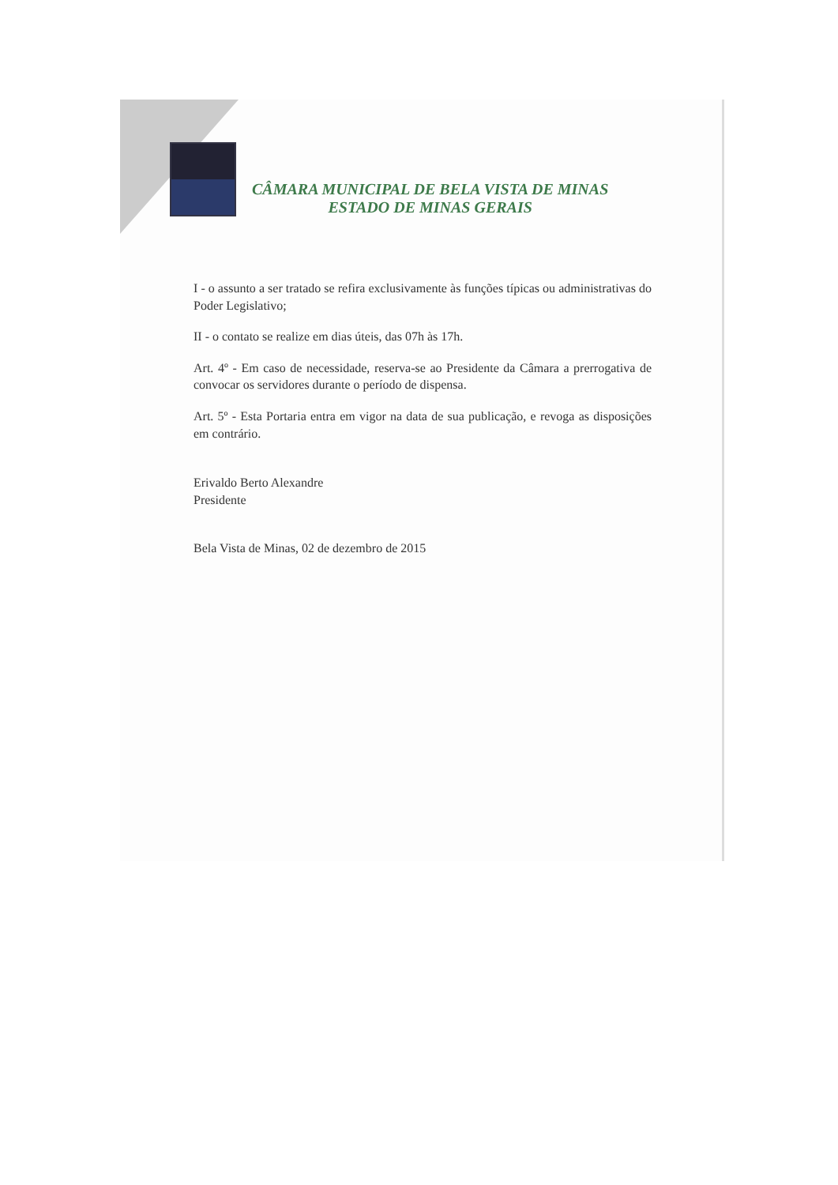CÂMARA MUNICIPAL DE BELA VISTA DE MINAS
ESTADO DE MINAS GERAIS
I - o assunto a ser tratado se refira exclusivamente às funções típicas ou administrativas do Poder Legislativo;
II - o contato se realize em dias úteis, das 07h às 17h.
Art. 4º - Em caso de necessidade, reserva-se ao Presidente da Câmara a prerrogativa de convocar os servidores durante o período de dispensa.
Art. 5º - Esta Portaria entra em vigor na data de sua publicação, e revoga as disposições em contrário.
Erivaldo Berto Alexandre
Presidente
Bela Vista de Minas, 02 de dezembro de 2015